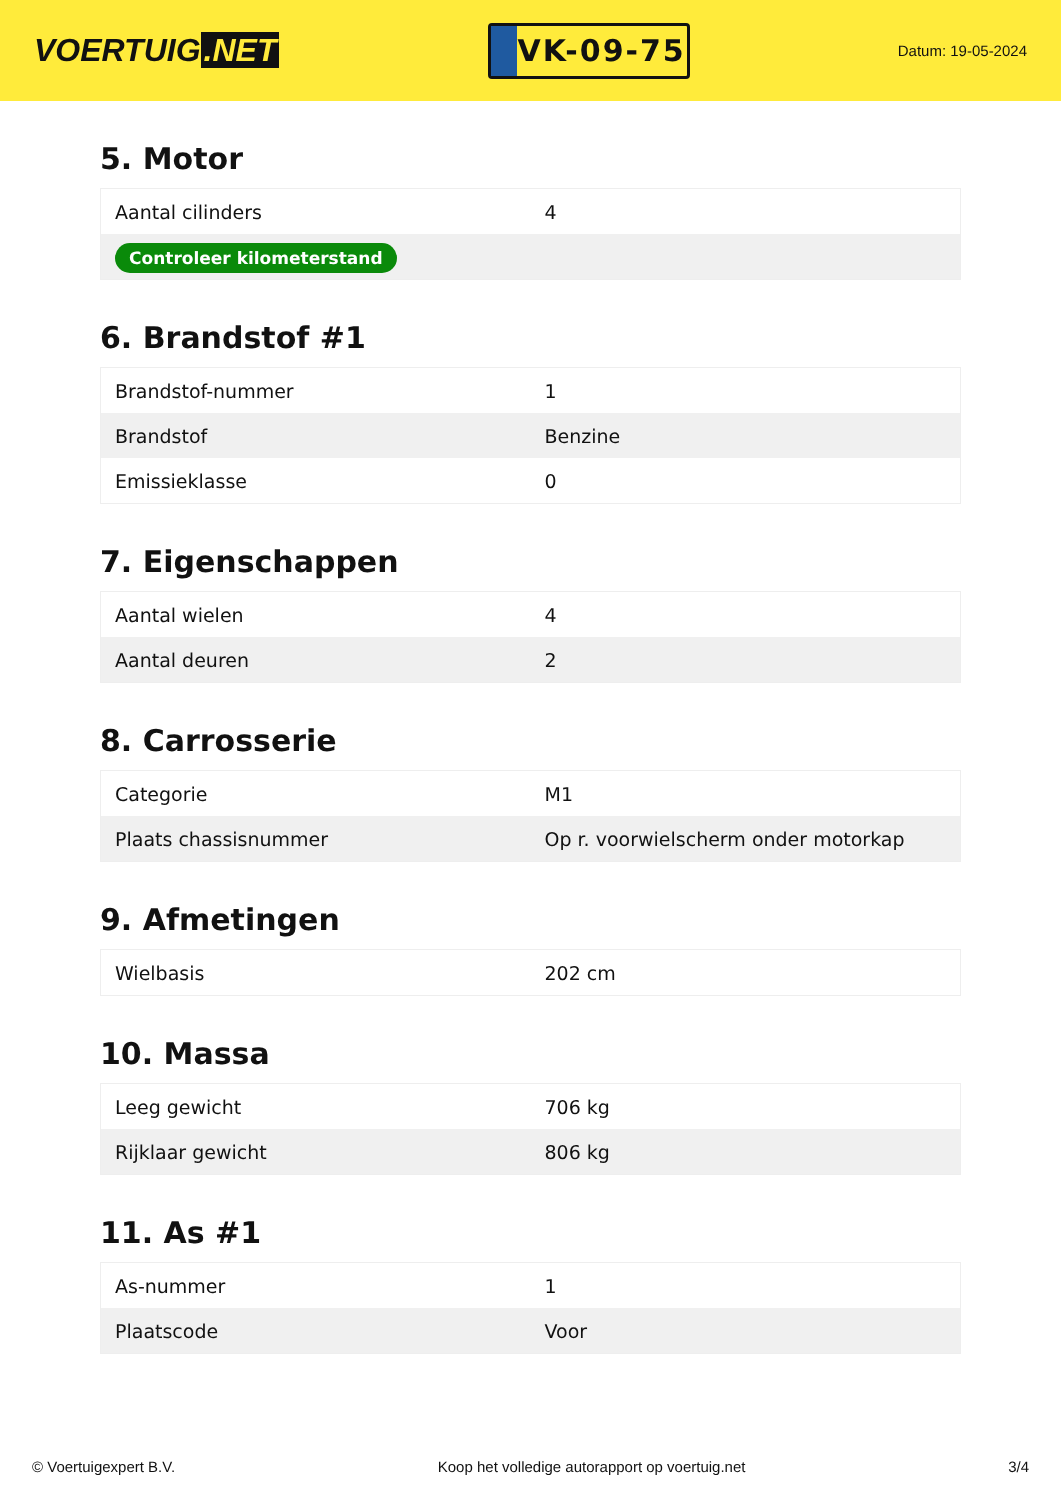VOERTUIG.NET
VK-09-75
Datum: 19-05-2024
5. Motor
| Aantal cilinders | 4 |
| Controleer kilometerstand | |
6. Brandstof #1
| Brandstof-nummer | 1 |
| Brandstof | Benzine |
| Emissieklasse | 0 |
7. Eigenschappen
| Aantal wielen | 4 |
| Aantal deuren | 2 |
8. Carrosserie
| Categorie | M1 |
| Plaats chassisnummer | Op r. voorwielscherm onder motorkap |
9. Afmetingen
| Wielbasis | 202 cm |
10. Massa
| Leeg gewicht | 706 kg |
| Rijklaar gewicht | 806 kg |
11. As #1
| As-nummer | 1 |
| Plaatscode | Voor |
© Voertuigexpert B.V. Koop het volledige autorapport op voertuig.net 3/4